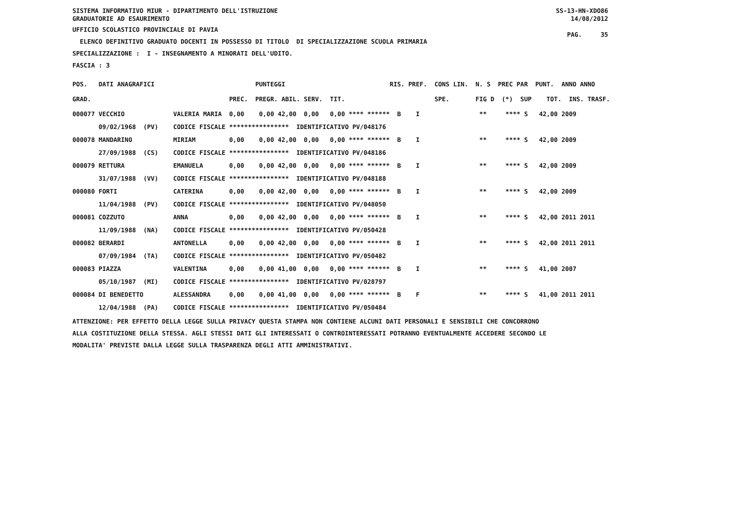SS-13-HN-XDO86
14/08/2012
PAG. 35
SISTEMA INFORMATIVO MIUR - DIPARTIMENTO DELL'ISTRUZIONE
GRADUATORIE AD ESAURIMENTO
UFFICIO SCOLASTICO PROVINCIALE DI PAVIA
ELENCO DEFINITIVO GRADUATO DOCENTI IN POSSESSO DI TITOLO DI SPECIALIZZAZIONE SCUOLA PRIMARIA
SPECIALIZZAZIONE : I - INSEGNAMENTO A MINORATI DELL'UDITO.
FASCIA : 3
| POS. | DATI ANAGRAFICI | | | PUNTEGGI | | RIS. PREF. CONS LIN. | N. S PREC PAR PUNT. ANNO ANNO |
| --- | --- | --- | --- | --- | --- | --- | --- |
| GRAD. | | | PREC. | PREGR. ABIL. SERV. | TIT. | SPE. | FIG D (*) SUP TOT. INS. TRASF. |
| 000077 | VECCHIO | VALERIA MARIA | 0,00 | 0,00 42,00 0,00 | 0,00 **** ****** | B I | ** **** S 42,00 2009 |
| | 09/02/1968 (PV) | CODICE FISCALE **************** IDENTIFICATIVO PV/048176 | | | | | |
| 000078 | MANDARINO | MIRIAM | 0,00 | 0,00 42,00 0,00 | 0,00 **** ****** | B I | ** **** S 42,00 2009 |
| | 27/09/1988 (CS) | CODICE FISCALE **************** IDENTIFICATIVO PV/048186 | | | | | |
| 000079 | RETTURA | EMANUELA | 0,00 | 0,00 42,00 0,00 | 0,00 **** ****** | B I | ** **** S 42,00 2009 |
| | 31/07/1988 (VV) | CODICE FISCALE **************** IDENTIFICATIVO PV/048188 | | | | | |
| 000080 | FORTI | CATERINA | 0,00 | 0,00 42,00 0,00 | 0,00 **** ****** | B I | ** **** S 42,00 2009 |
| | 11/04/1988 (PV) | CODICE FISCALE **************** IDENTIFICATIVO PV/048050 | | | | | |
| 000081 | COZZUTO | ANNA | 0,00 | 0,00 42,00 0,00 | 0,00 **** ****** | B I | ** **** S 42,00 2011 2011 |
| | 11/09/1988 (NA) | CODICE FISCALE **************** IDENTIFICATIVO PV/050428 | | | | | |
| 000082 | BERARDI | ANTONELLA | 0,00 | 0,00 42,00 0,00 | 0,00 **** ****** | B I | ** **** S 42,00 2011 2011 |
| | 07/09/1984 (TA) | CODICE FISCALE **************** IDENTIFICATIVO PV/050482 | | | | | |
| 000083 | PIAZZA | VALENTINA | 0,00 | 0,00 41,00 0,00 | 0,00 **** ****** | B I | ** **** S 41,00 2007 |
| | 05/10/1987 (MI) | CODICE FISCALE **************** IDENTIFICATIVO PV/028797 | | | | | |
| 000084 | DI BENEDETTO | ALESSANDRA | 0,00 | 0,00 41,00 0,00 | 0,00 **** ****** | B F | ** **** S 41,00 2011 2011 |
| | 12/04/1988 (PA) | CODICE FISCALE **************** IDENTIFICATIVO PV/050484 | | | | | |
ATTENZIONE: PER EFFETTO DELLA LEGGE SULLA PRIVACY QUESTA STAMPA NON CONTIENE ALCUNI DATI PERSONALI E SENSIBILI CHE CONCORRONO ALLA COSTITUZIONE DELLA STESSA. AGLI STESSI DATI GLI INTERESSATI O CONTROINTERESSATI POTRANNO EVENTUALMENTE ACCEDERE SECONDO LE MODALITA' PREVISTE DALLA LEGGE SULLA TRASPARENZA DEGLI ATTI AMMINISTRATIVI.